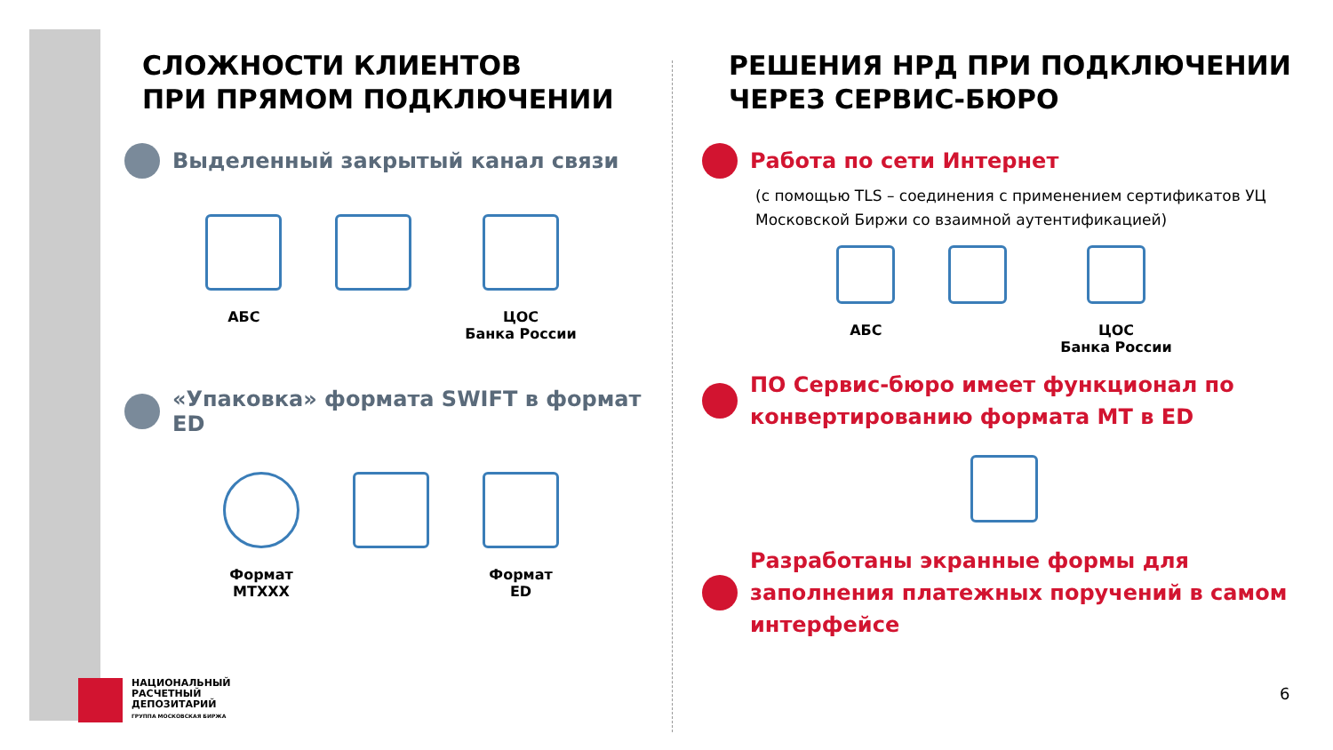СЛОЖНОСТИ КЛИЕНТОВ
ПРИ ПРЯМОМ ПОДКЛЮЧЕНИИ
Выделенный закрытый канал связи
АБС ЦОС
Банка России
«Упаковка» формата SWIFT в формат ED
Формат
MTXXX
Формат
ED
РЕШЕНИЯ НРД ПРИ ПОДКЛЮЧЕНИИ
ЧЕРЕЗ СЕРВИС-БЮРО
Работа по сети Интернет
(с помощью TLS – соединения с применением сертификатов УЦ Московской Биржи со взаимной аутентификацией)
АБС ЦОС
Банка России
ПО Сервис-бюро имеет функционал по конвертированию формата МТ в ED
Разработаны экранные формы для заполнения платежных поручений в самом интерфейсе
НАЦИОНАЛЬНЫЙ
РАСЧЕТНЫЙ
ДЕПОЗИТАРИЙ
ГРУППА МОСКОВСКАЯ БИРЖА
6